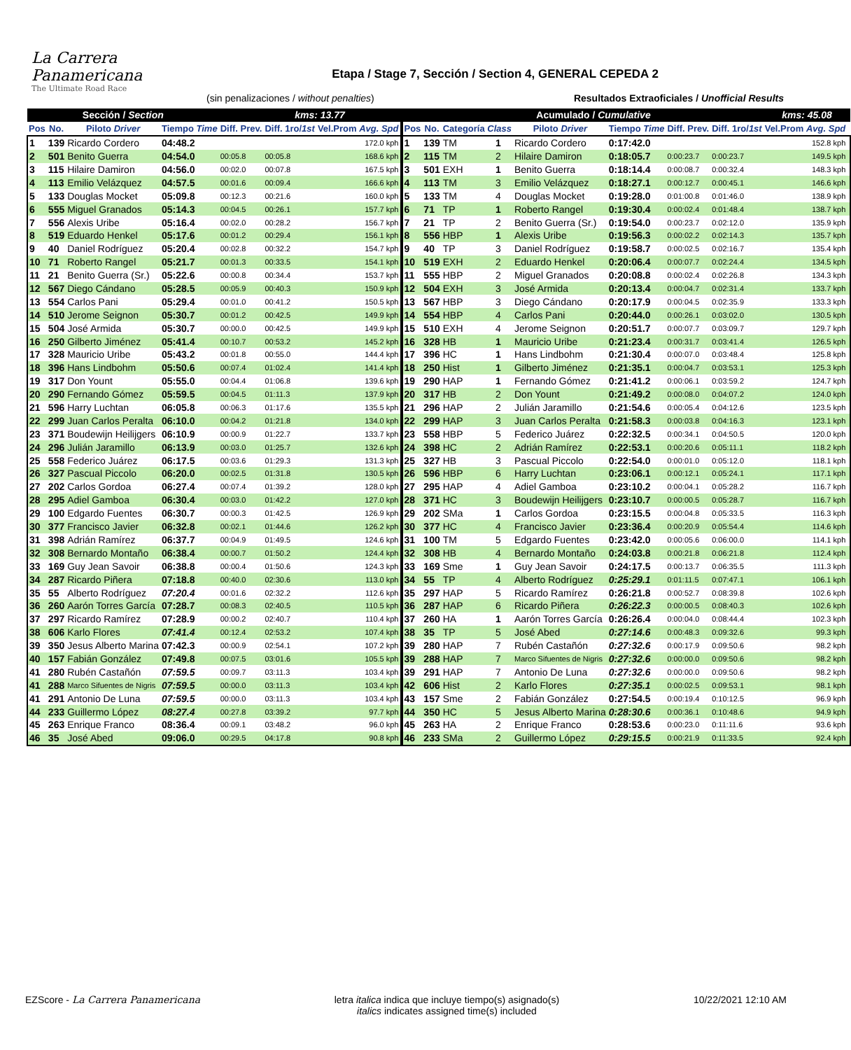La Carrera Panamericana
The Ultimate Road Race
Etapa / Stage 7, Sección / Section 4, GENERAL CEPEDA 2
(sin penalizaciones / without penalties) Resultados Extraoficiales / Unofficial Results
| Sección / Section | | | | kms: 13.77 | | | | Acumulado / Cumulative | | | | | | | kms: 45.08 | |
| --- | --- | --- | --- | --- | --- | --- | --- | --- | --- | --- | --- | --- | --- | --- | --- | --- |
| Pos | No. | Piloto Driver | Tiempo Time | Diff. Prev. | Diff. 1ro/ 1st | Vel.Prom Avg. Spd | Pos | No. | Categoría Class | | Piloto Driver | Tiempo Time | Diff. Prev. | Diff. 1ro/ 1st | Vel.Prom Avg. Spd | |
| 1 | 139 | Ricardo Cordero | 04:48.2 | | | 172.0 kph | 1 | 139 | TM | 1 | Ricardo Cordero | 0:17:42.0 | | | 152.8 kph | |
| 2 | 501 | Benito Guerra | 04:54.0 | 00:05.8 | 00:05.8 | 168.6 kph | 2 | 115 | TM | 2 | Hilaire Damiron | 0:18:05.7 | 0:00:23.7 | 0:00:23.7 | 149.5 kph | |
| 3 | 115 | Hilaire Damiron | 04:56.0 | 00:02.0 | 00:07.8 | 167.5 kph | 3 | 501 | EXH | 1 | Benito Guerra | 0:18:14.4 | 0:00:08.7 | 0:00:32.4 | 148.3 kph | |
| 4 | 113 | Emilio Velázquez | 04:57.5 | 00:01.6 | 00:09.4 | 166.6 kph | 4 | 113 | TM | 3 | Emilio Velázquez | 0:18:27.1 | 0:00:12.7 | 0:00:45.1 | 146.6 kph | |
| 5 | 133 | Douglas Mocket | 05:09.8 | 00:12.3 | 00:21.6 | 160.0 kph | 5 | 133 | TM | 4 | Douglas Mocket | 0:19:28.0 | 0:01:00.8 | 0:01:46.0 | 138.9 kph | |
| 6 | 555 | Miguel Granados | 05:14.3 | 00:04.5 | 00:26.1 | 157.7 kph | 6 | 71 | TP | 1 | Roberto Rangel | 0:19:30.4 | 0:00:02.4 | 0:01:48.4 | 138.7 kph | |
| 7 | 556 | Alexis Uribe | 05:16.4 | 00:02.0 | 00:28.2 | 156.7 kph | 7 | 21 | TP | 2 | Benito Guerra (Sr.) | 0:19:54.0 | 0:00:23.7 | 0:02:12.0 | 135.9 kph | |
| 8 | 519 | Eduardo Henkel | 05:17.6 | 00:01.2 | 00:29.4 | 156.1 kph | 8 | 556 | HBP | 1 | Alexis Uribe | 0:19:56.3 | 0:00:02.2 | 0:02:14.3 | 135.7 kph | |
| 9 | 40 | Daniel Rodríguez | 05:20.4 | 00:02.8 | 00:32.2 | 154.7 kph | 9 | 40 | TP | 3 | Daniel Rodríguez | 0:19:58.7 | 0:00:02.5 | 0:02:16.7 | 135.4 kph | |
| 10 | 71 | Roberto Rangel | 05:21.7 | 00:01.3 | 00:33.5 | 154.1 kph | 10 | 519 | EXH | 2 | Eduardo Henkel | 0:20:06.4 | 0:00:07.7 | 0:02:24.4 | 134.5 kph | |
| 11 | 21 | Benito Guerra (Sr.) | 05:22.6 | 00:00.8 | 00:34.4 | 153.7 kph | 11 | 555 | HBP | 2 | Miguel Granados | 0:20:08.8 | 0:00:02.4 | 0:02:26.8 | 134.3 kph | |
| 12 | 567 | Diego Cándano | 05:28.5 | 00:05.9 | 00:40.3 | 150.9 kph | 12 | 504 | EXH | 3 | José Armida | 0:20:13.4 | 0:00:04.7 | 0:02:31.4 | 133.7 kph | |
| 13 | 554 | Carlos Pani | 05:29.4 | 00:01.0 | 00:41.2 | 150.5 kph | 13 | 567 | HBP | 3 | Diego Cándano | 0:20:17.9 | 0:00:04.5 | 0:02:35.9 | 133.3 kph | |
| 14 | 510 | Jerome Seignon | 05:30.7 | 00:01.2 | 00:42.5 | 149.9 kph | 14 | 554 | HBP | 4 | Carlos Pani | 0:20:44.0 | 0:00:26.1 | 0:03:02.0 | 130.5 kph | |
| 15 | 504 | José Armida | 05:30.7 | 00:00.0 | 00:42.5 | 149.9 kph | 15 | 510 | EXH | 4 | Jerome Seignon | 0:20:51.7 | 0:00:07.7 | 0:03:09.7 | 129.7 kph | |
| 16 | 250 | Gilberto Jiménez | 05:41.4 | 00:10.7 | 00:53.2 | 145.2 kph | 16 | 328 | HB | 1 | Mauricio Uribe | 0:21:23.4 | 0:00:31.7 | 0:03:41.4 | 126.5 kph | |
| 17 | 328 | Mauricio Uribe | 05:43.2 | 00:01.8 | 00:55.0 | 144.4 kph | 17 | 396 | HC | 1 | Hans Lindbohm | 0:21:30.4 | 0:00:07.0 | 0:03:48.4 | 125.8 kph | |
| 18 | 396 | Hans Lindbohm | 05:50.6 | 00:07.4 | 01:02.4 | 141.4 kph | 18 | 250 | Hist | 1 | Gilberto Jiménez | 0:21:35.1 | 0:00:04.7 | 0:03:53.1 | 125.3 kph | |
| 19 | 317 | Don Yount | 05:55.0 | 00:04.4 | 01:06.8 | 139.6 kph | 19 | 290 | HAP | 1 | Fernando Gómez | 0:21:41.2 | 0:00:06.1 | 0:03:59.2 | 124.7 kph | |
| 20 | 290 | Fernando Gómez | 05:59.5 | 00:04.5 | 01:11.3 | 137.9 kph | 20 | 317 | HB | 2 | Don Yount | 0:21:49.2 | 0:00:08.0 | 0:04:07.2 | 124.0 kph | |
| 21 | 596 | Harry Luchtan | 06:05.8 | 00:06.3 | 01:17.6 | 135.5 kph | 21 | 296 | HAP | 2 | Julián Jaramillo | 0:21:54.6 | 0:00:05.4 | 0:04:12.6 | 123.5 kph | |
| 22 | 299 | Juan Carlos Peralta | 06:10.0 | 00:04.2 | 01:21.8 | 134.0 kph | 22 | 299 | HAP | 3 | Juan Carlos Peralta | 0:21:58.3 | 0:00:03.8 | 0:04:16.3 | 123.1 kph | |
| 23 | 371 | Boudewijn Heilijgers | 06:10.9 | 00:00.9 | 01:22.7 | 133.7 kph | 23 | 558 | HBP | 5 | Federico Juárez | 0:22:32.5 | 0:00:34.1 | 0:04:50.5 | 120.0 kph | |
| 24 | 296 | Julián Jaramillo | 06:13.9 | 00:03.0 | 01:25.7 | 132.6 kph | 24 | 398 | HC | 2 | Adrián Ramírez | 0:22:53.1 | 0:00:20.6 | 0:05:11.1 | 118.2 kph | |
| 25 | 558 | Federico Juárez | 06:17.5 | 00:03.6 | 01:29.3 | 131.3 kph | 25 | 327 | HB | 3 | Pascual Piccolo | 0:22:54.0 | 0:00:01.0 | 0:05:12.0 | 118.1 kph | |
| 26 | 327 | Pascual Piccolo | 06:20.0 | 00:02.5 | 01:31.8 | 130.5 kph | 26 | 596 | HBP | 6 | Harry Luchtan | 0:23:06.1 | 0:00:12.1 | 0:05:24.1 | 117.1 kph | |
| 27 | 202 | Carlos Gordoa | 06:27.4 | 00:07.4 | 01:39.2 | 128.0 kph | 27 | 295 | HAP | 4 | Adiel Gamboa | 0:23:10.2 | 0:00:04.1 | 0:05:28.2 | 116.7 kph | |
| 28 | 295 | Adiel Gamboa | 06:30.4 | 00:03.0 | 01:42.2 | 127.0 kph | 28 | 371 | HC | 3 | Boudewijn Heilijgers | 0:23:10.7 | 0:00:00.5 | 0:05:28.7 | 116.7 kph | |
| 29 | 100 | Edgardo Fuentes | 06:30.7 | 00:00.3 | 01:42.5 | 126.9 kph | 29 | 202 | SMa | 1 | Carlos Gordoa | 0:23:15.5 | 0:00:04.8 | 0:05:33.5 | 116.3 kph | |
| 30 | 377 | Francisco Javier | 06:32.8 | 00:02.1 | 01:44.6 | 126.2 kph | 30 | 377 | HC | 4 | Francisco Javier | 0:23:36.4 | 0:00:20.9 | 0:05:54.4 | 114.6 kph | |
| 31 | 398 | Adrián Ramírez | 06:37.7 | 00:04.9 | 01:49.5 | 124.6 kph | 31 | 100 | TM | 5 | Edgardo Fuentes | 0:23:42.0 | 0:00:05.6 | 0:06:00.0 | 114.1 kph | |
| 32 | 308 | Bernardo Montaño | 06:38.4 | 00:00.7 | 01:50.2 | 124.4 kph | 32 | 308 | HB | 4 | Bernardo Montaño | 0:24:03.8 | 0:00:21.8 | 0:06:21.8 | 112.4 kph | |
| 33 | 169 | Guy Jean Savoir | 06:38.8 | 00:00.4 | 01:50.6 | 124.3 kph | 33 | 169 | Sme | 1 | Guy Jean Savoir | 0:24:17.5 | 0:00:13.7 | 0:06:35.5 | 111.3 kph | |
| 34 | 287 | Ricardo Piñera | 07:18.8 | 00:40.0 | 02:30.6 | 113.0 kph | 34 | 55 | TP | 4 | Alberto Rodríguez | 0:25:29.1 | 0:01:11.5 | 0:07:47.1 | 106.1 kph | |
| 35 | 55 | Alberto Rodríguez | 07:20.4 | 00:01.6 | 02:32.2 | 112.6 kph | 35 | 297 | HAP | 5 | Ricardo Ramírez | 0:26:21.8 | 0:00:52.7 | 0:08:39.8 | 102.6 kph | |
| 36 | 260 | Aarón Torres García | 07:28.7 | 00:08.3 | 02:40.5 | 110.5 kph | 36 | 287 | HAP | 6 | Ricardo Piñera | 0:26:22.3 | 0:00:00.5 | 0:08:40.3 | 102.6 kph | |
| 37 | 297 | Ricardo Ramírez | 07:28.9 | 00:00.2 | 02:40.7 | 110.4 kph | 37 | 260 | HA | 1 | Aarón Torres García | 0:26:26.4 | 0:00:04.0 | 0:08:44.4 | 102.3 kph | |
| 38 | 606 | Karlo Flores | 07:41.4 | 00:12.4 | 02:53.2 | 107.4 kph | 38 | 35 | TP | 5 | José Abed | 0:27:14.6 | 0:00:48.3 | 0:09:32.6 | 99.3 kph | |
| 39 | 350 | Jesus Alberto Marina | 07:42.3 | 00:00.9 | 02:54.1 | 107.2 kph | 39 | 280 | HAP | 7 | Rubén Castañón | 0:27:32.6 | 0:00:17.9 | 0:09:50.6 | 98.2 kph | |
| 40 | 157 | Fabián González | 07:49.8 | 00:07.5 | 03:01.6 | 105.5 kph | 39 | 288 | HAP | 7 | Marco Sifuentes de Nigris | 0:27:32.6 | 0:00:00.0 | 0:09:50.6 | 98.2 kph | |
| 41 | 280 | Rubén Castañón | 07:59.5 | 00:09.7 | 03:11.3 | 103.4 kph | 39 | 291 | HAP | 7 | Antonio De Luna | 0:27:32.6 | 0:00:00.0 | 0:09:50.6 | 98.2 kph | |
| 41 | 288 | Marco Sifuentes de Nigris | 07:59.5 | 00:00.0 | 03:11.3 | 103.4 kph | 42 | 606 | Hist | 2 | Karlo Flores | 0:27:35.1 | 0:00:02.5 | 0:09:53.1 | 98.1 kph | |
| 41 | 291 | Antonio De Luna | 07:59.5 | 00:00.0 | 03:11.3 | 103.4 kph | 43 | 157 | Sme | 2 | Fabián González | 0:27:54.5 | 0:00:19.4 | 0:10:12.5 | 96.9 kph | |
| 44 | 233 | Guillermo López | 08:27.4 | 00:27.8 | 03:39.2 | 97.7 kph | 44 | 350 | HC | 5 | Jesus Alberto Marina | 0:28:30.6 | 0:00:36.1 | 0:10:48.6 | 94.9 kph | |
| 45 | 263 | Enrique Franco | 08:36.4 | 00:09.1 | 03:48.2 | 96.0 kph | 45 | 263 | HA | 2 | Enrique Franco | 0:28:53.6 | 0:00:23.0 | 0:11:11.6 | 93.6 kph | |
| 46 | 35 | José Abed | 09:06.0 | 00:29.5 | 04:17.8 | 90.8 kph | 46 | 233 | SMa | 2 | Guillermo López | 0:29:15.5 | 0:00:21.9 | 0:11:33.5 | 92.4 kph | |
EZScore - La Carrera Panamericana letra italica indica que incluye tiempo(s) asignado(s)
italics indicates assigned time(s) included 10/22/2021 12:10 AM